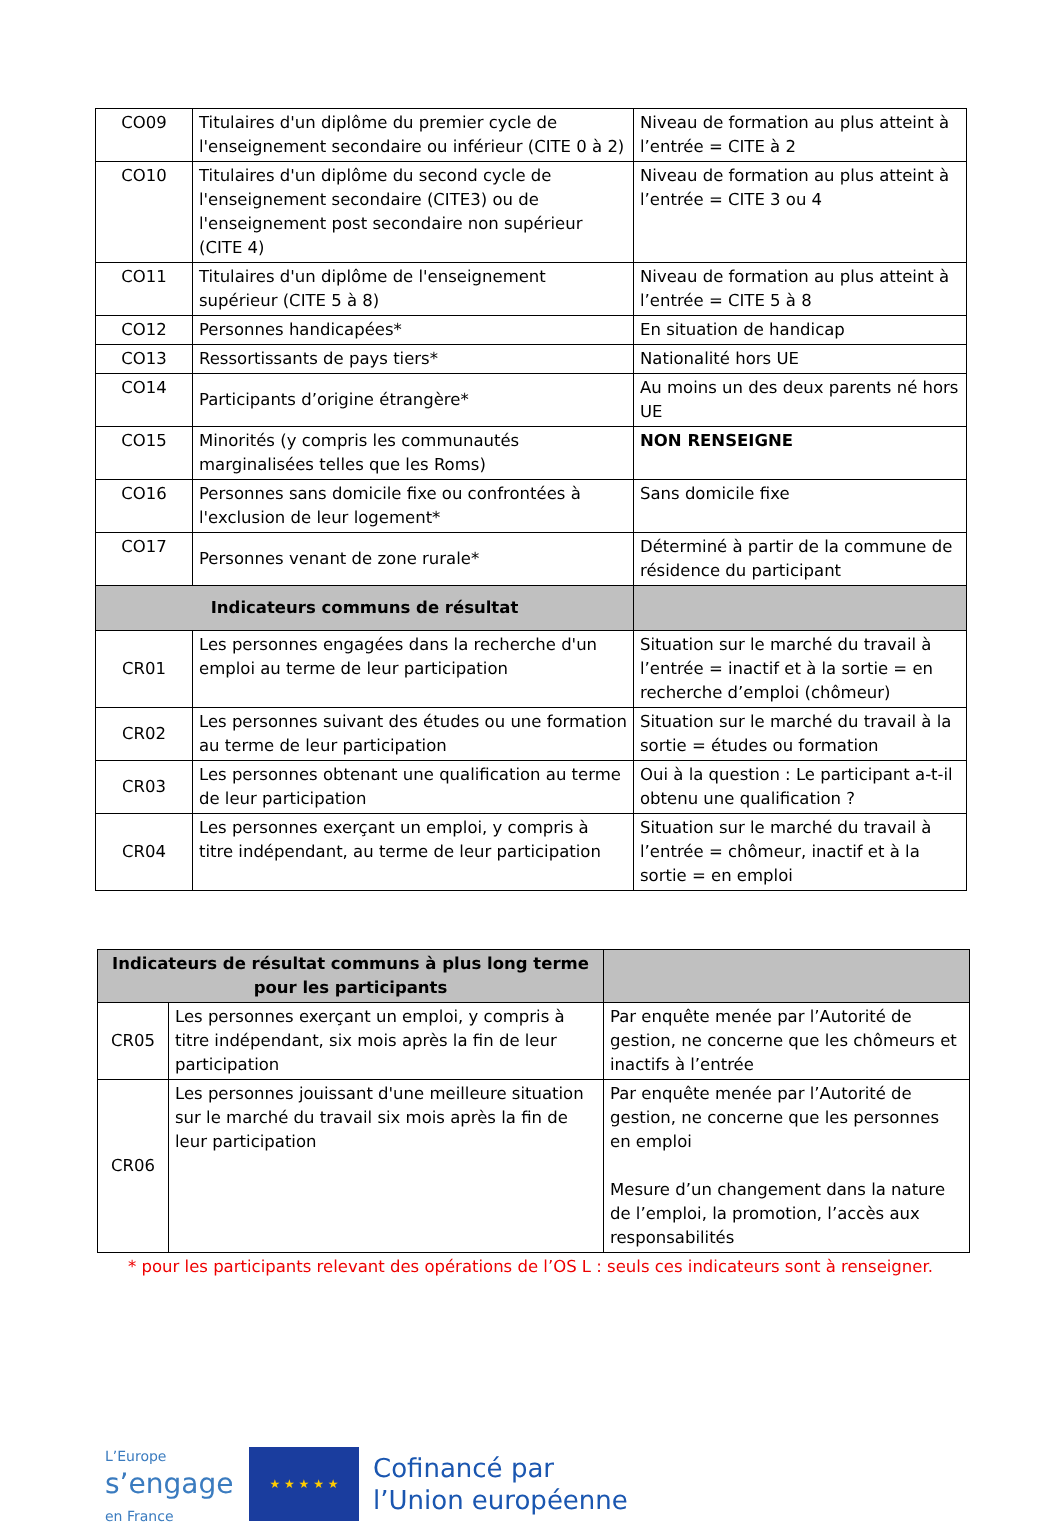| CO09 | Titulaires d'un diplôme du premier cycle de l'enseignement secondaire ou inférieur (CITE 0 à 2) | Niveau de formation au plus atteint à l’entrée = CITE à 2 |
| CO10 | Titulaires d'un diplôme du second cycle de l'enseignement secondaire (CITE3) ou de l'enseignement post secondaire non supérieur (CITE 4) | Niveau de formation au plus atteint à l’entrée = CITE 3 ou 4 |
| CO11 | Titulaires d'un diplôme de l'enseignement supérieur (CITE 5 à 8) | Niveau de formation au plus atteint à l’entrée = CITE 5 à 8 |
| CO12 | Personnes handicapées* | En situation de handicap |
| CO13 | Ressortissants de pays tiers* | Nationalité hors UE |
| CO14 | Participants d’origine étrangère* | Au moins un des deux parents né hors UE |
| CO15 | Minorités (y compris les communautés marginalisées telles que les Roms) | NON RENSEIGNE |
| CO16 | Personnes sans domicile fixe ou confrontées à l'exclusion de leur logement* | Sans domicile fixe |
| CO17 | Personnes venant de zone rurale* | Déterminé à partir de la commune de résidence du participant |
| Indicateurs communs de résultat | | |
| CR01 | Les personnes engagées dans la recherche d'un emploi au terme de leur participation | Situation sur le marché du travail à l’entrée = inactif et à la sortie = en recherche d’emploi (chômeur) |
| CR02 | Les personnes suivant des études ou une formation au terme de leur participation | Situation sur le marché du travail à la sortie = études ou formation |
| CR03 | Les personnes obtenant une qualification au terme de leur participation | Oui à la question : Le participant a-t-il obtenu une qualification ? |
| CR04 | Les personnes exerçant un emploi, y compris à titre indépendant, au terme de leur participation | Situation sur le marché du travail à l’entrée = chômeur, inactif et à la sortie = en emploi |
| Indicateurs de résultat communs à plus long terme pour les participants | | |
| CR05 | Les personnes exerçant un emploi, y compris à titre indépendant, six mois après la fin de leur participation | Par enquête menée par l’Autorité de gestion, ne concerne que les chômeurs et inactifs à l’entrée |
| CR06 | Les personnes jouissant d'une meilleure situation sur le marché du travail six mois après la fin de leur participation | Par enquête menée par l’Autorité de gestion, ne concerne que les personnes en emploi Mesure d’un changement dans la nature de l’emploi, la promotion, l’accès aux responsabilités |
* pour les participants relevant des opérations de l’OS L : seuls ces indicateurs sont à renseigner.
L’Europe
s’engage
en France
★ ★ ★ ★ ★
Cofinancé par
l’Union européenne